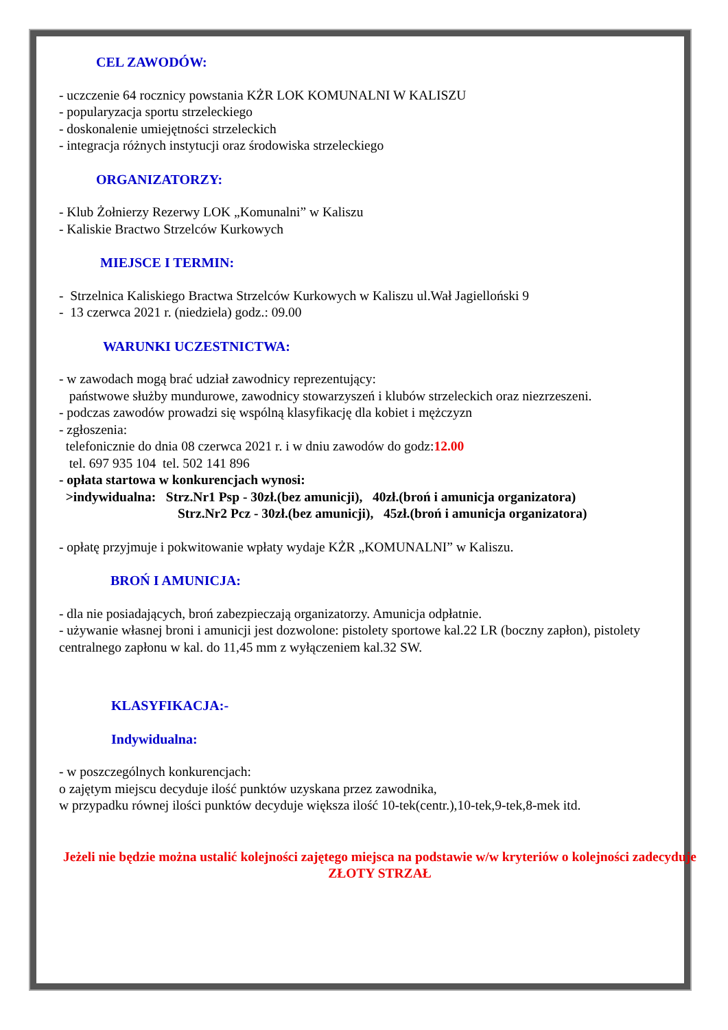CEL ZAWODÓW:
- uczczenie 64 rocznicy powstania KŻR LOK KOMUNALNI W KALISZU
- popularyzacja sportu strzeleckiego
- doskonalenie umiejętności strzeleckich
- integracja różnych instytucji oraz środowiska strzeleckiego
ORGANIZATORZY:
- Klub Żołnierzy Rezerwy LOK „Komunalni” w Kaliszu
- Kaliskie Bractwo Strzelców Kurkowych
MIEJSCE I TERMIN:
- Strzelnica Kaliskiego Bractwa Strzelców Kurkowych w Kaliszu ul.Wał Jagielloński 9
- 13 czerwca 2021 r. (niedziela) godz.: 09.00
WARUNKI UCZESTNICTWA:
- w zawodach mogą brać udział zawodnicy reprezentujący:
państwowe służby mundurowe, zawodnicy stowarzyszeń i klubów strzeleckich oraz niezrzeszeni.
- podczas zawodów prowadzi się wspólną klasyfikację dla kobiet i mężczyzn
- zgłoszenia:
telefonicznie do dnia 08 czerwca 2021 r. i w dniu zawodów do godz:12.00
tel. 697 935 104 tel. 502 141 896
- opłata startowa w konkurencjach wynosi:
>indywidualna: Strz.Nr1 Psp - 30zł.(bez amunicji), 40zł.(broń i amunicja organizatora)
Strz.Nr2 Pcz - 30zł.(bez amunicji), 45zł.(broń i amunicja organizatora)
- opłatę przyjmuje i pokwitowanie wpłaty wydaje KŻR „KOMUNALNI” w Kaliszu.
BROŃ I AMUNICJA:
- dla nie posiadających, broń zabezpieczają organizatorzy. Amunicja odpłatnie.
- używanie własnej broni i amunicji jest dozwolone: pistolety sportowe kal.22 LR (boczny zapłon), pistolety centralnego zapłonu w kal. do 11,45 mm z wyłączeniem kal.32 SW.
KLASYFIKACJA:-
Indywidualna:
- w poszczególnych konkurencjach:
o zajętym miejscu decyduje ilość punktów uzyskana przez zawodnika,
w przypadku równej ilości punktów decyduje większa ilość 10-tek(centr.),10-tek,9-tek,8-mek itd.
Jeżeli nie będzie można ustalić kolejności zajętego miejsca na podstawie w/w kryteriów o kolejności zadecyduje ZŁOTY STRZAŁ